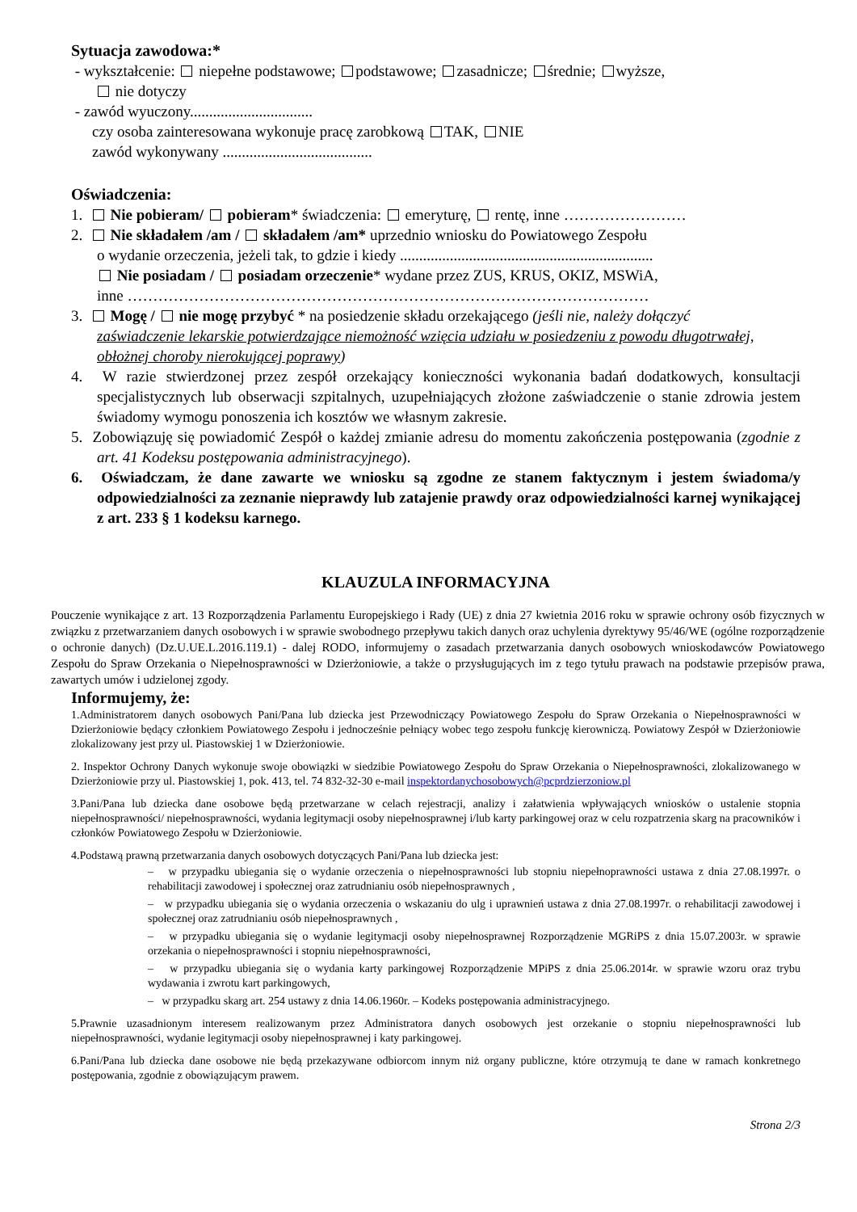Sytuacja zawodowa:*
- wykształcenie: niepełne podstawowe; podstawowe; zasadnicze; średnie; wyższe,
nie dotyczy
- zawód wyuczony................................
czy osoba zainteresowana wykonuje pracę zarobkową TAK, NIE
zawód wykonywany .......................................
Oświadczenia:
1. Nie pobieram/ pobieram* świadczenia: emeryturę, rentę, inne ……………………
2. Nie składałem /am / składałem /am* uprzednio wniosku do Powiatowego Zespołu
o wydanie orzeczenia, jeżeli tak, to gdzie i kiedy ..................................................................
Nie posiadam / posiadam orzeczenie* wydane przez ZUS, KRUS, OKIZ, MSWiA,
inne …………………………………………………………………………………………
3. Mogę / nie mogę przybyć * na posiedzenie składu orzekającego (jeśli nie, należy dołączyć
zaświadczenie lekarskie potwierdzające niemożność wzięcia udziału w posiedzeniu z powodu długotrwałej, obłożnej choroby nierokującej poprawy)
4. W razie stwierdzonej przez zespół orzekający konieczności wykonania badań dodatkowych, konsultacji specjalistycznych lub obserwacji szpitalnych, uzupełniających złożone zaświadczenie o stanie zdrowia jestem świadomy wymogu ponoszenia ich kosztów we własnym zakresie.
5. Zobowiązuję się powiadomić Zespół o każdej zmianie adresu do momentu zakończenia postępowania (zgodnie z art. 41 Kodeksu postępowania administracyjnego).
6. Oświadczam, że dane zawarte we wniosku są zgodne ze stanem faktycznym i jestem świadoma/y odpowiedzialności za zeznanie nieprawdy lub zatajenie prawdy oraz odpowiedzialności karnej wynikającej z art. 233 § 1 kodeksu karnego.
KLAUZULA INFORMACYJNA
Pouczenie wynikające z art. 13 Rozporządzenia Parlamentu Europejskiego i Rady (UE) z dnia 27 kwietnia 2016 roku w sprawie ochrony osób fizycznych w związku z przetwarzaniem danych osobowych i w sprawie swobodnego przepływu takich danych oraz uchylenia dyrektywy 95/46/WE (ogólne rozporządzenie o ochronie danych) (Dz.U.UE.L.2016.119.1) - dalej RODO, informujemy o zasadach przetwarzania danych osobowych wnioskodawców Powiatowego Zespołu do Spraw Orzekania o Niepełnosprawności w Dzierżoniowie, a także o przysługujących im z tego tytułu prawach na podstawie przepisów prawa, zawartych umów i udzielonej zgody.
Informujemy, że:
1.Administratorem danych osobowych Pani/Pana lub dziecka jest Przewodniczący Powiatowego Zespołu do Spraw Orzekania o Niepełnosprawności w Dzierżoniowie będący członkiem Powiatowego Zespołu i jednocześnie pełniący wobec tego zespołu funkcję kierowniczą. Powiatowy Zespół w Dzierżoniowie zlokalizowany jest przy ul. Piastowskiej 1 w Dzierżoniowie.
2. Inspektor Ochrony Danych wykonuje swoje obowiązki w siedzibie Powiatowego Zespołu do Spraw Orzekania o Niepełnosprawności, zlokalizowanego w Dzierżoniowie przy ul. Piastowskiej 1, pok. 413, tel. 74 832-32-30 e-mail inspektordanychosobowych@pcprdzierzoniow.pl
3.Pani/Pana lub dziecka dane osobowe będą przetwarzane w celach rejestracji, analizy i załatwienia wpływających wniosków o ustalenie stopnia niepełnosprawności/ niepełnosprawności, wydania legitymacji osoby niepełnosprawnej i/lub karty parkingowej oraz w celu rozpatrzenia skarg na pracowników i członków Powiatowego Zespołu w Dzierżoniowie.
4.Podstawą prawną przetwarzania danych osobowych dotyczących Pani/Pana lub dziecka jest:
– w przypadku ubiegania się o wydanie orzeczenia o niepełnosprawności lub stopniu niepełnoprawności ustawa z dnia 27.08.1997r. o rehabilitacji zawodowej i społecznej oraz zatrudnianiu osób niepełnosprawnych ,
– w przypadku ubiegania się o wydania orzeczenia o wskazaniu do ulg i uprawnień ustawa z dnia 27.08.1997r. o rehabilitacji zawodowej i społecznej oraz zatrudnianiu osób niepełnosprawnych ,
– w przypadku ubiegania się o wydanie legitymacji osoby niepełnosprawnej Rozporządzenie MGRiPS z dnia 15.07.2003r. w sprawie orzekania o niepełnosprawności i stopniu niepełnosprawności,
– w przypadku ubiegania się o wydania karty parkingowej Rozporządzenie MPiPS z dnia 25.06.2014r. w sprawie wzoru oraz trybu wydawania i zwrotu kart parkingowych,
– w przypadku skarg art. 254 ustawy z dnia 14.06.1960r. – Kodeks postępowania administracyjnego.
5.Prawnie uzasadnionym interesem realizowanym przez Administratora danych osobowych jest orzekanie o stopniu niepełnosprawności lub niepełnosprawności, wydanie legitymacji osoby niepełnosprawnej i katy parkingowej.
6.Pani/Pana lub dziecka dane osobowe nie będą przekazywane odbiorcom innym niż organy publiczne, które otrzymują te dane w ramach konkretnego postępowania, zgodnie z obowiązującym prawem.
Strona 2/3